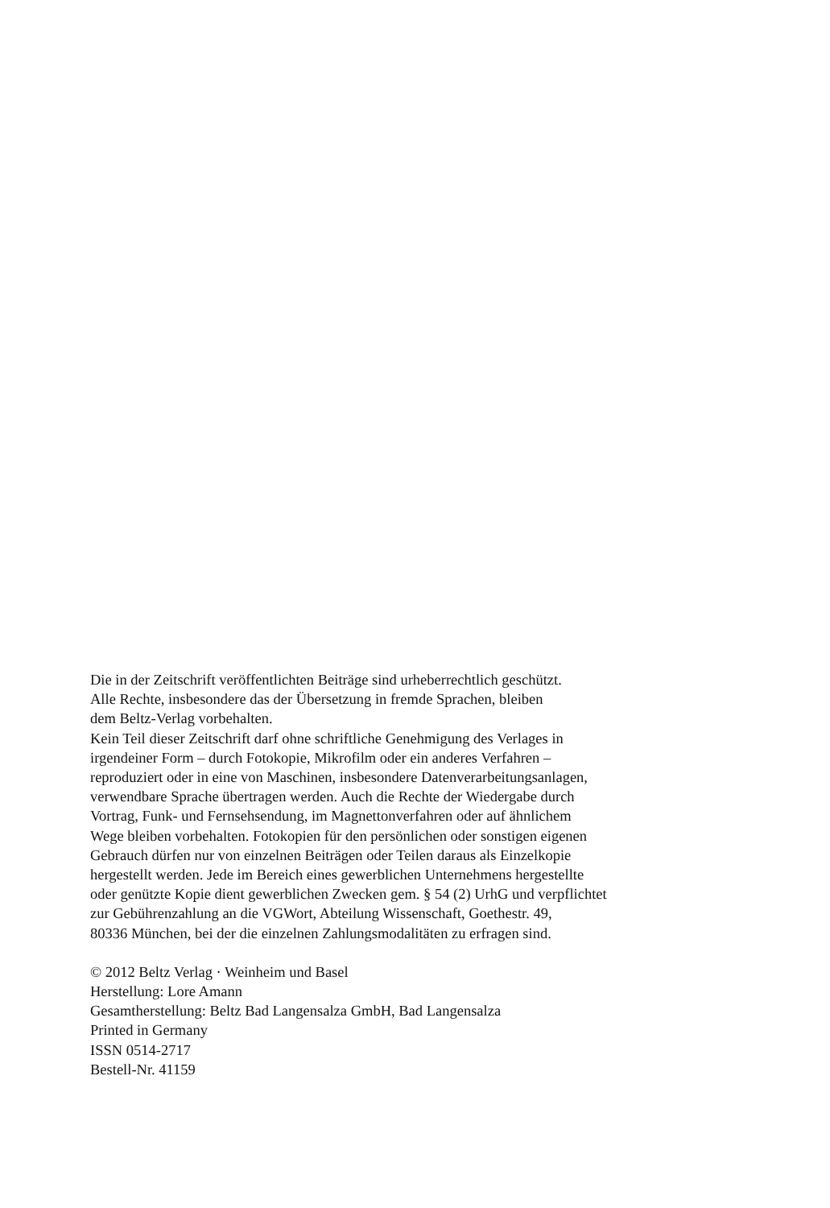Die in der Zeitschrift veröffentlichten Beiträge sind urheberrechtlich geschützt.
Alle Rechte, insbesondere das der Übersetzung in fremde Sprachen, bleiben
dem Beltz-Verlag vorbehalten.
Kein Teil dieser Zeitschrift darf ohne schriftliche Genehmigung des Verlages in
irgendeiner Form – durch Fotokopie, Mikrofilm oder ein anderes Verfahren –
reproduziert oder in eine von Maschinen, insbesondere Datenverarbeitungsanlagen,
verwendbare Sprache übertragen werden. Auch die Rechte der Wiedergabe durch
Vortrag, Funk- und Fernsehsendung, im Magnettonverfahren oder auf ähnlichem
Wege bleiben vorbehalten. Fotokopien für den persönlichen oder sonstigen eigenen
Gebrauch dürfen nur von einzelnen Beiträgen oder Teilen daraus als Einzelkopie
hergestellt werden. Jede im Bereich eines gewerblichen Unternehmens hergestellte
oder genützte Kopie dient gewerblichen Zwecken gem. § 54 (2) UrhG und verpflichtet
zur Gebührenzahlung an die VGWort, Abteilung Wissenschaft, Goethestr. 49,
80336 München, bei der die einzelnen Zahlungsmodalitäten zu erfragen sind.
© 2012 Beltz Verlag · Weinheim und Basel
Herstellung: Lore Amann
Gesamtherstellung: Beltz Bad Langensalza GmbH, Bad Langensalza
Printed in Germany
ISSN 0514-2717
Bestell-Nr. 41159